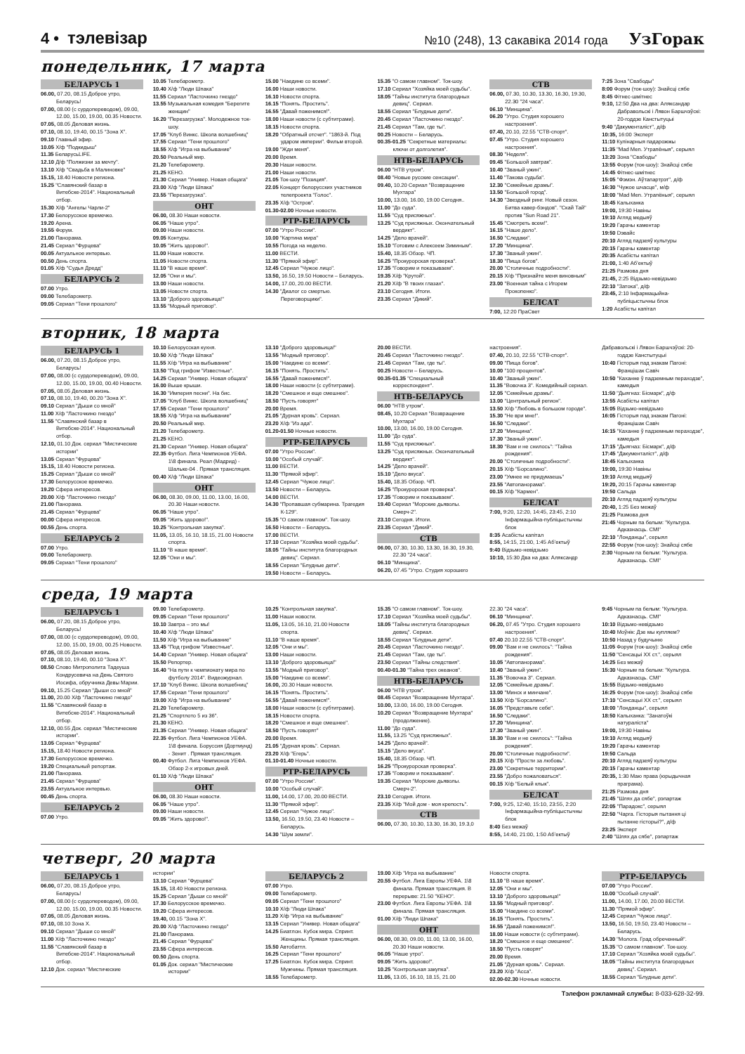4 • тэлевізар №10 (248), 13 сакавіка 2014 года УзГорак
понедельник, 17 марта
БЕЛАРУСЬ 1
06.00, 07.20, 08.15 Доброе утро, Беларусь!
07.00, 08.00 (с сурдопереводом), 09.00, 12.00, 15.00, 19.00, 00.35 Новости.
07.05, 08.05 Деловая жизнь.
07.10, 08.10, 19.40, 00.15 “Зона Х”.
09.10 Главный эфир.
10.05 Х/ф "Подкидыш"
11.35 БеларусьLIFE.
12.10 Д/ф "Полжизни за мечту".
13.10 Х/ф "Свадьба в Малиновке"
15.15, 18.40 Новости региона.
15.25 "Славянский базар в Витебске-2014". Национальный отбор.
15.30 Х/ф "Ангелы Чарли-2"
17.30 Белорусское времечко.
19.20 Арена.
19.55 Форум.
21.00 Панорама.
21.45 Сериал "Фурцева"
00.05 Актуальное интервью.
00.50 День спорта.
01.05 Х/ф "Судья Дредд"
БЕЛАРУСЬ 2
07.00 Утро.
09.00 Телебарометр.
09.05 Сериал "Тени прошлого"
10.05 Телебарометр.
10.40 Х/ф "Люди Шпака"
11.55 Сериал "Ласточкино гнездо"
13.55 Музыкальная комедия "Берегите женщин"
16.20 "Перезагрузка". Молодежное ток-шоу.
17.05 "Клуб Винкс. Школа волшебниц"
17.55 Сериал "Тени прошлого"
18.55 Х/ф "Игра на выбывание"
20.50 Реальный мир.
21.20 Телебарометр.
21.25 КЕНО.
21.30 Сериал "Универ. Новая общага"
23.00 Х/ф "Люди Шпака"
23.55 "Перезагрузка".
ОНТ
06.00, 08.30 Наши новости.
06.05 "Наше утро".
09.00 Наши новости.
09.05 Контуры.
10.05 "Жить здорово!".
11.00 Наши новости.
11.05 Новости спорта.
11.10 "В наше время".
12.05 "Они и мы".
13.00 Наши новости.
13.05 Новости спорта.
13.10 "Доброго здоровьица!"
13.55 "Модный приговор".
15.00 "Наедине со всеми".
16.00 Наши новости.
16.10 Новости спорта.
16.15 "Понять. Простить".
16.55 "Давай поженимся!".
18.00 Наши новости (с субтитрами).
18.15 Новости спорта.
18.20 "Обратный отсчет". "1863-й. Под ударом империи". Фильм второй.
19.00 "Жди меня".
20.00 Время.
20.30 Наши новости.
21.00 Наши новости.
21.05 Ток-шоу "Позиция".
22.05 Концерт белорусских участников телепроекта "Голос".
23.35 Х/ф "Остров".
01.30-02.00 Ночные новости.
РТР-БЕЛАРУСЬ
07.00 "Утро России".
10.00 "Картина мира"
10.55 Погода на неделю.
11.00 ВЕСТИ.
11.30 "Прямой эфир".
12.45 Сериал "Чужое лицо".
13.50, 16.50, 19.50 Новости – Беларусь.
14.00, 17.00, 20.00 ВЕСТИ.
14.30 "Диалог со смертью. Переговорщики".
15.35 "О самом главном". Ток-шоу.
17.10 Сериал "Хозяйка моей судьбы".
18.05 "Тайны института благородных девиц". Сериал.
18.55 Сериал "Блудные дети".
20.45 Сериал "Ласточкино гнездо".
21.45 Сериал "Там, где ты".
00.25 Новости – Беларусь.
00.35-01.25 "Секретные материалы: ключи от долголетия".
НТВ-БЕЛАРУСЬ
06.00 "НТВ утром".
08.40 "Новые русские сенсации".
09.40, 10.20 Сериал "Возвращение Мухтара"
10.00, 13.00, 16.00, 19.00 Сегодня..
11.00 "До суда".
11.55 "Суд присяжных".
13.25 "Суд присяжных. Окончательный вердикт".
14.25 "Дело врачей".
15.10 "Готовим с Алексеем Зиминым".
15.40, 18.35 Обзор. ЧП.
16.25 "Прокурорская проверка".
17.35 "Говорим и показываем".
19.35 Х/ф "Крутой".
21.20 Х/ф "В твоих глазах".
23.10 Сегодня. Итоги.
23.35 Сериал "Дикий".
СТВ
06.00, 07.30, 10.30, 13.30, 16.30, 19.30, 22.30 "24 часа".
06.10 "Минщина".
06.20 "Утро. Студия хорошего настроения".
07.40, 20.10, 22.55 "СТВ-спорт".
07.45 "Утро. Студия хорошего настроения".
08.30 "Неделя".
09.45 "Большой завтрак".
10.40 "Званый ужин".
11.40 "Такова судьба".
12.30 "Семейные драмы".
13.50 "Большой город".
14.30 "Звездный ринг. Новый сезон. Битва кавер-бэндов". "Скай Тай" против "Sun Road 21".
15.45 "Смотреть всем!".
16.15 "Наше дело".
16.50 "Следаки".
17.20 "Минщина".
17.30 "Званый ужин".
18.30 "Пища богов".
20.00 "Столичные подробности".
20.15 Х/ф "Признайте меня виновным"
23.00 "Военная тайна с Игорем Прокопенко".
БЕЛСАТ
7:00, 12:20 ПраСвет
7:25 Зона "Свабоды"
8:00 Форум (ток-шоу): Знайсці сябе
8:45 Фітнес-шмітнес
9:10, 12:50 Два на два: Аляксандар Дабравольскі і Лявон Баршчэўскі: 20-годдзе Канстытуцыі
9:40 "Дакументаліст", д/ф
10:35, 16:00 Эксперт
11:10 Кулінарныя падарожжы
11:35 "Mad Men. Утрапёныя", серыял
13:20 Зона "Свабоды"
13:55 Форум (ток-шоу): Знайсці сябе
14:45 Фітнес-шмітнес
15:05 "Фэмэн. Аўтапартрэт", д/ф
16:30 "Чужое шчасце", м/ф
18:00 "Mad Men. Утрапёныя", серыял
18:45 Калыханка
19:00, 19:30 Навіны
19:10 Агляд медыяў
19:20 Гарачы каментар
19:50 Dэвайс
20:10 Агляд падзеяў культуры
20:15 Гарачы каментар
20:35 Асабісты капітал
21:00, 1:40 Аб’ектыў
21:25 Размова дня
21:45, 2:25 Відзьмо-невідзьмо
22:10 "Затока", д/ф
23:45, 2:10 Інфармацыйна-публіцыстычны блок
1:20 Асабісты капітал
вторник, 18 марта
БЕЛАРУСЬ 1
06.00, 07.20, 08.15 Доброе утро, Беларусь!
07.00, 08.00 (с сурдопереводом), 09.00, 12.00, 15.00, 19.00, 00.40 Новости.
07.05, 08.05 Деловая жизнь.
07.10, 08.10, 19.40, 00.20 "Зона Х".
09.10 Сериал "Дыши со мной"
11.00 Х/ф "Ласточкино гнездо"
11.55 "Славянский базар в Витебске-2014". Национальный отбор.
12.10, 01.10 Док. сериал "Мистические истории"
13.05 Сериал "Фурцева"
15.15, 18.40 Новости региона.
15.25 Сериал "Дыши со мной"
17.30 Белорусское времечко.
19.20 Сфера интересов.
20.00 Х/ф "Ласточкино гнездо"
21.00 Панорама.
21.45 Сериал "Фурцева"
00.00 Сфера интересов.
00.55 День спорта.
БЕЛАРУСЬ 2
07.00 Утро.
09.00 Телебарометр.
09.05 Сериал "Тени прошлого"
10.10 Белорусская кухня.
10.50 Х/ф "Люди Шпака"
11.55 Х/ф "Игра на выбывание"
13.50 "Под грифом "Известные".
14.25 Сериал "Универ. Новая общага"
16.00 Выше крыши.
16.30 "Империя песни". На бис.
17.05 "Клуб Винкс. Школа волшебниц"
17.55 Сериал "Тени прошлого"
18.55 Х/ф "Игра на выбывание"
20.50 Реальный мир.
21.20 Телебарометр.
21.25 КЕНО.
21.30 Сериал "Универ. Новая общага"
22.35 Футбол. Лига Чемпионов УЕФА. 1\8 финала. Реал (Мадрид) - Шальке-04 . Прямая трансляция.
00.40 Х/ф "Люди Шпака"
ОНТ
06.00, 08.30, 09.00, 11.00, 13.00, 16.00, 20.30 Наши новости.
06.05 "Наше утро".
09.05 "Жить здорово!".
10.25 "Контрольная закупка".
11.05, 13.05, 16.10, 18.15, 21.00 Новости спорта.
11.10 "В наше время".
12.05 "Они и мы".
13.10 "Доброго здоровьица!"
13.55 "Модный приговор".
15.00 "Наедине со всеми".
16.15 "Понять. Простить".
16.55 "Давай поженимся!".
18.00 Наши новости (с субтитрами).
18.20 "Смешное и еще смешнее".
18.50 "Пусть говорят"
20.00 Время.
21.05 "Дурная кровь". Сериал.
23.20 Х/ф "Из ада".
01.20-01.50 Ночные новости.
РТР-БЕЛАРУСЬ
07.00 "Утро России".
10.00 "Особый случай".
11.00 ВЕСТИ.
11.30 "Прямой эфир".
12.45 Сериал "Чужое лицо".
13.50 Новости – Беларусь.
14.00 ВЕСТИ.
14.30 "Пропавшая субмарина. Трагедия К-129".
15.35 "О самом главном". Ток-шоу.
16.50 Новости – Беларусь.
17.00 ВЕСТИ.
17.10 Сериал "Хозяйка моей судьбы".
18.05 "Тайны института благородных девиц". Сериал.
18.55 Сериал "Блудные дети".
19.50 Новости – Беларусь.
20.00 ВЕСТИ.
20.45 Сериал "Ласточкино гнездо".
21.45 Сериал "Там, где ты".
00.25 Новости – Беларусь.
00.35-01.35 "Специальный корреспондент".
НТВ-БЕЛАРУСЬ
06.00 "НТВ утром".
08.45, 10.20 Сериал "Возвращение Мухтара"
10.00, 13.00, 16.00, 19.00 Сегодня.
11.00 "До суда".
11.55 "Суд присяжных".
13.25 "Суд присяжных. Окончательный вердикт".
14.25 "Дело врачей".
15.10 "Дело вкуса".
15.40, 18.35 Обзор. ЧП.
16.25 "Прокурорская проверка".
17.35 "Говорим и показываем".
19.40 Сериал "Морские дьяволы. Смерч-2".
23.10 Сегодня. Итоги.
23.35 Сериал "Дикий".
СТВ
06.00, 07.30, 10.30, 13.30, 16.30, 19.30, 22.30 "24 часа".
06.10 "Минщина".
06.20, 07.45 "Утро. Студия хорошего
настроения".
07.40, 20.10, 22.55 "СТВ-спорт".
09.00 "Пища богов".
10.00 "100 процентов".
10.40 "Званый ужин".
11.35 "Вовочка 3". Комедийный сериал.
12.05 "Семейные драмы".
13.00 "Центральный регион".
13.50 Х/ф "Любовь в большом городе".
15.30 "Не ври мне!".
16.50 "Следаки".
17.20 "Минщина".
17.30 "Званый ужин".
18.30 "Вам и не снилось": "Тайна рождения".
20.00 "Столичные подробности".
20.15 Х/ф "Борсалино".
23.00 "Умнее не придумаешь"
23.55 "Автопанорама".
00.15 Х/ф "Кармен".
БЕЛСАТ
7:00, 9:20, 12:20, 14:45, 23:45, 2:10 Інфармацыйна-публіцыстычны блок
8:35 Асабісты капітал
8:55, 14:15, 21:00, 1:45 Аб’ектыў
9:40 Відзьмо-невідзьмо
10:10, 15:30 Два на два: Аляксандр
Дабравольскі і Лявон Баршчэўскі: 20-годдзе Канстытуцыі
10:40 Гісторыя пад знакам Пагоні: Францішак Савіч
10:50 "Каханне ў падземным пераходзе", камедыя
11:50 "Дыягназ: Бісмарк", д/ф
13:55 Асабісты капітал
15:05 Відзьмо-невідзьмо
16:05 Гісторыя пад знакам Пагоні: Францішак Савіч
16:15 "Каханне ў падземным пераходзе", камедыя
17:15 "Дыягназ: Бісмарк", д/ф
17:45 "Дакументаліст", д/ф
18:45 Калыханка
19:00, 19:30 Навіны
19:10 Агляд медыяў
19:20, 20:15 Гарачы каментар
19:50 Сальда
20:10 Агляд падзеяў культуры
20:40, 1:25 Без межаў
21:25 Размова дня
21:45 Чорным па белым: "Культура. Адказнасць. СМІ"
22:10 "Лонданцы", серыял
22:55 Форум (ток-шоу): Знайсці сябе
2:30 Чорным па белым: "Культура. Адказнасць. СМІ"
среда, 19 марта
БЕЛАРУСЬ 1
06.00, 07.20, 08.15 Доброе утро, Беларусь!
07.00, 08.00 (с сурдопереводом), 09.00, 12.00, 15.00, 19.00, 00.25 Новости.
07.05, 08.05 Деловая жизнь.
07.10, 08.10, 19.40, 00.10 "Зона Х".
08.50 Слово Митрополита Тадеуша Кондрусевича на День Святого Иосифа, обручника Девы Марии.
09.10, 15.25 Сериал "Дыши со мной"
11.00, 20.00 Х/ф "Ласточкино гнездо"
11.55 "Славянский базар в Витебске-2014". Национальный отбор.
12.10, 00.55 Док. сериал "Мистические истории".
13.05 Сериал "Фурцева"
15.15, 18.40 Новости региона.
17.30 Белорусское времечко.
19.20 Специальный репортаж.
21.00 Панорама.
21.45 Сериал "Фурцева"
23.55 Актуальное интервью.
00.45 День спорта.
БЕЛАРУСЬ 2
07.00 Утро.
09.00 Телебарометр.
09.05 Сериал "Тени прошлого"
10.10 Завтра – это мы!
10.40 Х/ф "Люди Шпака"
11.50 Х/ф "Игра на выбывание"
13.45 "Под грифом "Известные".
14.40 Сериал "Универ. Новая общага"
15.50 Репортер.
16.40 "На пути к чемпионату мира по футболу 2014". Видеожурнал.
17.10 "Клуб Винкс. Школа волшебниц"
17.55 Сериал "Тени прошлого"
19.00 Х/ф "Игра на выбывание"
21.20 Телебарометр.
21.25 "Спортлото 5 из 36".
21.30 КЕНО.
21.35 Сериал "Универ. Новая общага"
22.35 Футбол. Лига Чемпионов УЕФА. 1\8 финала. Боруссия (Дортмунд) - Зенит . Прямая трансляция.
00.40 Футбол. Лига Чемпионов УЕФА. Обзор 2-х игровых дней.
01.10 Х/ф "Люди Шпака"
ОНТ
06.00, 08.30 Наши новости.
06.05 "Наше утро".
09.00 Наши новости.
09.05 "Жить здорово!".
10.25 "Контрольная закупка".
11.00 Наши новости.
11.05, 13.05, 16.10, 21.00 Новости спорта.
11.10 "В наше время".
12.05 "Они и мы".
13.00 Наши новости.
13.10 "Доброго здоровьица!"
13.55 "Модный приговор".
15.00 "Наедине со всеми".
16.00, 20.30 Наши новости.
16.15 "Понять. Простить".
16.55 "Давай поженимся!".
18.00 Наши новости (с субтитрами).
18.15 Новости спорта.
18.20 "Смешное и еще смешнее".
18.50 "Пусть говорят"
20.00 Время.
21.05 "Дурная кровь". Сериал.
23.20 Х/ф "Егерь".
01.10-01.40 Ночные новости.
РТР-БЕЛАРУСЬ
07.00 "Утро России".
10.00 "Особый случай".
11.00, 14.00, 17.00, 20.00 ВЕСТИ.
11.30 "Прямой эфир".
12.45 Сериал "Чужое лицо".
13.50, 16.50, 19.50, 23.40 Новости – Беларусь.
14.30 "Шум земли".
15.35 "О самом главном". Ток-шоу.
17.10 Сериал "Хозяйка моей судьбы".
18.05 "Тайны института благородных девиц". Сериал.
18.55 Сериал "Блудные дети".
20.45 Сериал "Ласточкино гнездо".
21.45 Сериал "Там, где ты".
23.50 Сериал "Тайны следствия".
00.40-01.30 "Тайна трех океанов".
НТВ-БЕЛАРУСЬ
06.00 "НТВ утром".
08.45 Сериал "Возвращение Мухтара".
10.00, 13.00, 16.00, 19.00 Сегодня.
10.20 Сериал "Возвращение Мухтара" (продолжение).
11.00 "До суда".
11.55, 13.25 "Суд присяжных".
14.25 "Дело врачей".
15.15 "Дело вкуса".
15.40, 18.35 Обзор. ЧП.
16.25 "Прокурорская проверка".
17.35 "Говорим и показываем".
19.35 Сериал "Морские дьяволы. Смерч-2".
23.10 Сегодня. Итоги.
23.35 Х/ф "Мой дом - моя крепость".
СТВ
06.00, 07.30, 10.30, 13.30, 16.30, 19.3,0
22.30 "24 часа".
06.10 "Минщина".
06.20, 07.45 "Утро. Студия хорошего настроения".
07.40 20.10 22.55 "СТВ-спорт".
09.00 "Вам и не снилось": "Тайна рождения".
10.05 "Автопанорама".
10.40 "Званый ужин".
11.35 "Вовочка 3". Сериал.
12.05 "Семейные драмы".
13.00 "Минск и минчане".
13.50 Х/ф "Борсалино".
16.05 "Представьте себе".
16.50 "Следаки".
17.20 "Минщина".
17.30 "Званый ужин".
18.30 "Вам и не снилось": "Тайна рождения".
20.00 "Столичные подробности".
20.15 Х/ф "Прости за любовь".
23.00 "Секретные территории".
23.55 "Добро пожаловаться".
00.15 Х/ф "Белый клык".
БЕЛСАТ
7:00, 9:25, 12:40, 15:10, 23:55, 2:20 Інфармацыйна-публіцыстычны блок
8:40 Без межаў
8:55, 14:40, 21:00, 1:50 Аб’ектыў
9:45 Чорным па белым: "Культура. Адказнасць. СМІ"
10:10 Відзьмо-невідзьмо
10:40 Моўнік: Дзе мы купляем?
10:50 Назад у будучыню
11:05 Форум (ток-шоу): Знайсці сябе
11:50 "Сенсацыі ХХ ст.", серыял
14:25 Без межаў
15:30 Чорным па белым: "Культура. Адказнасць. СМІ"
15:55 Відзьмо-невідзьмо
16:25 Форум (ток-шоу): Знайсці сябе
17:10 "Сенсацыі ХХ ст.", серыял
18:00 "Лонданцы", серыял
18:50 Калыханка: "Занатоўкі натураліста"
19:00, 19:30 Навіны
19:10 Агляд медыяў
19:20 Гарачы каментар
19:50 Сальда
20:10 Агляд падзеяў культуры
20:15 Гарачы каментар
20:35, 1:30 Маю права (юрыдычная праграма).
21:25 Размова дня
21:45 "Шлях да сябе", рэпартаж
22:05 "Парадокс", серыял
22:50 "Чарга. Гісторыя пытання ці пытанне гісторыі?", д/ф
23:25 Эксперт
2:40 "Шлях да сябе", рэпартаж
четверг, 20 марта
БЕЛАРУСЬ 1
06.00, 07.20, 08.15 Доброе утро, Беларусь!
07.00, 08.00 (с сурдопереводом), 09.00, 12.00, 15.00, 19.00, 00.35 Новости.
07.05, 08.05 Деловая жизнь.
07.10, 08.10 Зона Х.
09.10 Сериал "Дыши со мной"
11.00 Х/ф "Ласточкино гнездо"
11.55 "Славянский базар в Витебске-2014". Национальный отбор.
12.10 Док. сериал "Мистические
истории"
13.10 Сериал "Фурцева"
15.15, 18.40 Новости региона.
15.25 Сериал "Дыши со мной"
17.30 Белорусское времечко.
19.20 Сфера интересов.
19.40, 00.15 "Зона Х".
20.00 Х/ф "Ласточкино гнездо"
21.00 Панорама.
21.45 Сериал "Фурцева"
23.55 Сфера интересов.
00.50 День спорта.
01.05 Док. сериал "Мистические истории"
БЕЛАРУСЬ 2
07.00 Утро.
09.00 Телебарометр.
09.05 Сериал "Тени прошлого"
10.10 Х/ф "Люди Шпака"
11.20 Х/ф "Игра на выбывание"
13.15 Сериал "Универ. Новая общага"
14.25 Биатлон. Кубок мира. Спринт. Женщины. Прямая трансляция.
15.50 Автобаттл.
16.25 Сериал "Тени прошлого"
17.25 Биатлон. Кубок мира. Спринт. Мужчины. Прямая трансляция.
18.55 Телебарометр.
19.00 Х/ф "Игра на выбывание"
20.55 Футбол. Лига Европы УЕФА. 1\8 финала. Прямая трансляция. В перерыве: 21.50 "КЕНО".
23.00 Футбол. Лига Европы УЕФА. 1\8 финала. Прямая трансляция.
01.00 Х/ф "Люди Шпака"
ОНТ
06.00, 08.30, 09.00, 11.00, 13.00, 16.00, 20.30 Наши новости.
06.05 "Наше утро".
09.05 "Жить здорово!".
10.25 "Контрольная закупка".
11.05, 13.05, 16.10, 18.15, 21.00
Новости спорта.
11.10 "В наше время".
12.05 "Они и мы".
13.10 "Доброго здоровьица!"
13.55 "Модный приговор".
15.00 "Наедине со всеми".
16.15 "Понять. Простить".
16.55 "Давай поженимся!".
18.00 Наши новости (с субтитрами).
18.20 "Смешное и еще смешнее".
18.50 "Пусть говорят"
20.00 Время.
21.05 "Дурная кровь". Сериал.
23.20 Х/ф "Асса".
02.00-02.30 Ночные новости.
РТР-БЕЛАРУСЬ
07.00 "Утро России".
10.00 "Особый случай".
11.00, 14.00, 17.00, 20.00 ВЕСТИ.
11.30 "Прямой эфир".
12.45 Сериал "Чужое лицо".
13.50, 16.50, 19.50, 23.40 Новости – Беларусь.
14.30 "Молога. Град обреченный".
15.35 "О самом главном". Ток-шоу.
17.10 Сериал "Хозяйка моей судьбы".
18.05 "Тайны института благородных девиц". Сериал.
18.55 Сериал "Блудные дети".
Тэлефон рэкламнай службы: 8-033-628-32-99.